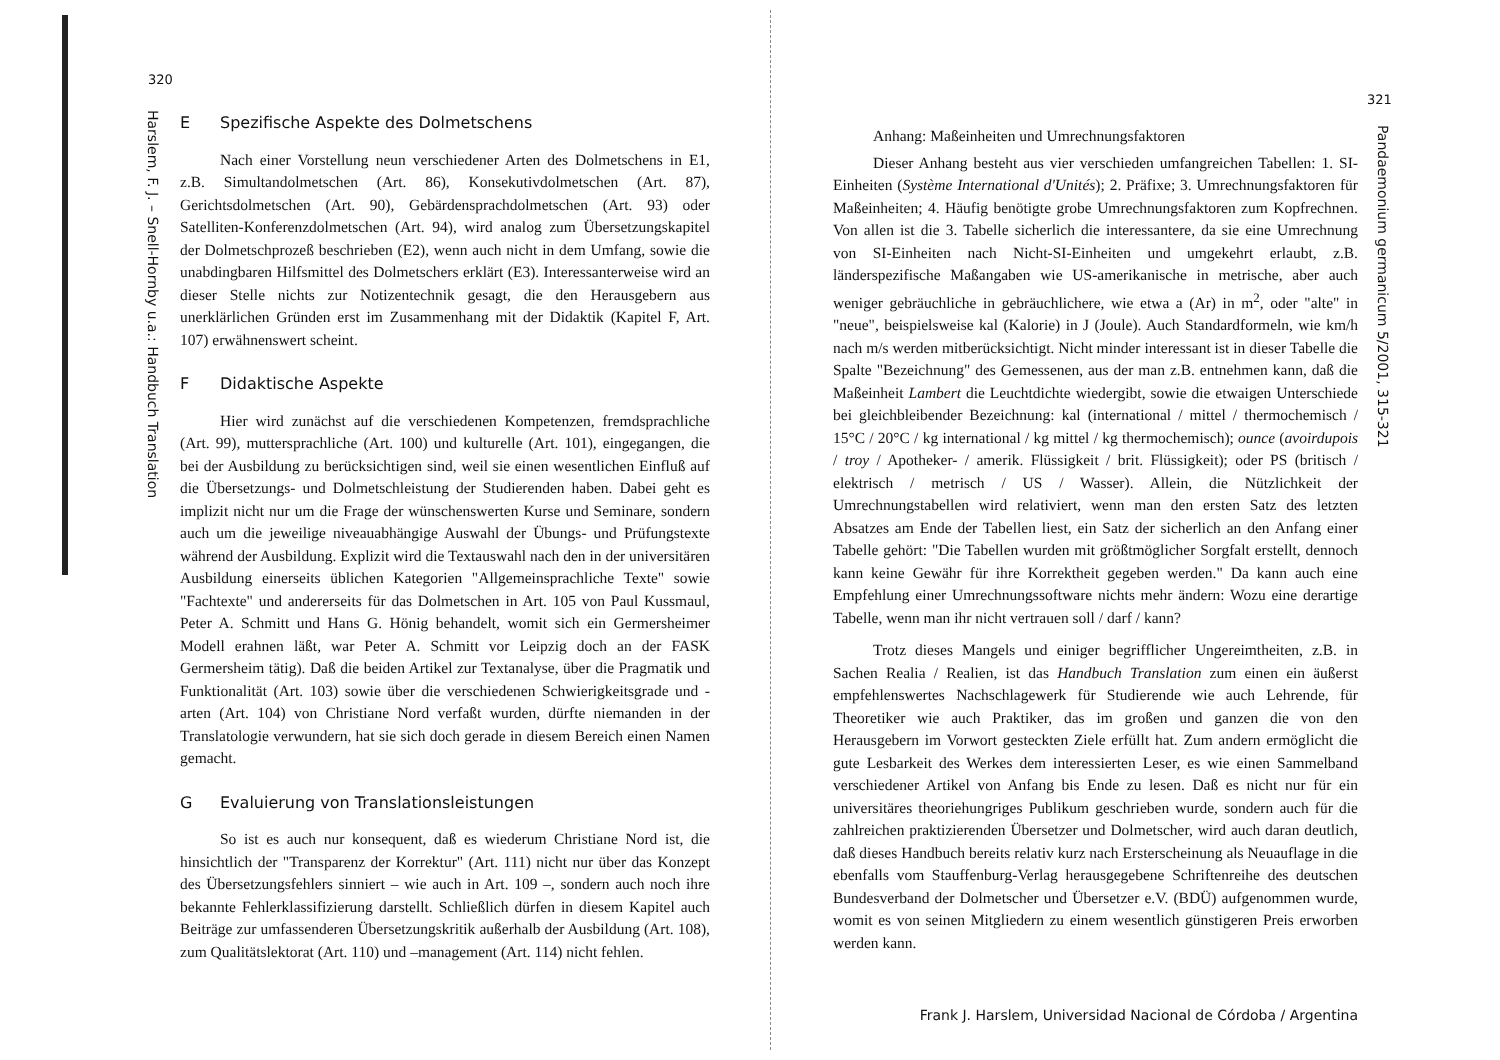320
Harslem, F. J. – Snell-Hornby u.a.: Handbuch Translation
E Spezifische Aspekte des Dolmetschens
Nach einer Vorstellung neun verschiedener Arten des Dolmetschens in E1, z.B. Simultandolmetschen (Art. 86), Konsekutivdolmetschen (Art. 87), Gerichtsdolmetschen (Art. 90), Gebärdensprachdolmetschen (Art. 93) oder Satelliten-Konferenzdolmetschen (Art. 94), wird analog zum Übersetzungskapitel der Dolmetschprozeß beschrieben (E2), wenn auch nicht in dem Umfang, sowie die unabdingbaren Hilfsmittel des Dolmetschers erklärt (E3). Interessanterweise wird an dieser Stelle nichts zur Notizentechnik gesagt, die den Herausgebern aus unerklärlichen Gründen erst im Zusammenhang mit der Didaktik (Kapitel F, Art. 107) erwähnenswert scheint.
F Didaktische Aspekte
Hier wird zunächst auf die verschiedenen Kompetenzen, fremdsprachliche (Art. 99), muttersprachliche (Art. 100) und kulturelle (Art. 101), eingegangen, die bei der Ausbildung zu berücksichtigen sind, weil sie einen wesentlichen Einfluß auf die Übersetzungs- und Dolmetschleistung der Studierenden haben. Dabei geht es implizit nicht nur um die Frage der wünschenswerten Kurse und Seminare, sondern auch um die jeweilige niveauabhängige Auswahl der Übungs- und Prüfungstexte während der Ausbildung. Explizit wird die Textauswahl nach den in der universitären Ausbildung einerseits üblichen Kategorien "Allgemeinsprachliche Texte" sowie "Fachtexte" und andererseits für das Dolmetschen in Art. 105 von Paul Kussmaul, Peter A. Schmitt und Hans G. Hönig behandelt, womit sich ein Germersheimer Modell erahnen läßt, war Peter A. Schmitt vor Leipzig doch an der FASK Germersheim tätig). Daß die beiden Artikel zur Textanalyse, über die Pragmatik und Funktionalität (Art. 103) sowie über die verschiedenen Schwierigkeitsgrade und -arten (Art. 104) von Christiane Nord verfaßt wurden, dürfte niemanden in der Translatologie verwundern, hat sie sich doch gerade in diesem Bereich einen Namen gemacht.
G Evaluierung von Translationsleistungen
So ist es auch nur konsequent, daß es wiederum Christiane Nord ist, die hinsichtlich der "Transparenz der Korrektur" (Art. 111) nicht nur über das Konzept des Übersetzungsfehlers sinniert – wie auch in Art. 109 –, sondern auch noch ihre bekannte Fehlerklassifizierung darstellt. Schließlich dürfen in diesem Kapitel auch Beiträge zur umfassenderen Übersetzungskritik außerhalb der Ausbildung (Art. 108), zum Qualitätslektorat (Art. 110) und –management (Art. 114) nicht fehlen.
321
Pandaemonium germanicum 5/2001, 315-321
Anhang: Maßeinheiten und Umrechnungsfaktoren
Dieser Anhang besteht aus vier verschieden umfangreichen Tabellen: 1. SI-Einheiten (Système International d'Unités); 2. Präfixe; 3. Umrechnungsfaktoren für Maßeinheiten; 4. Häufig benötigte grobe Umrechnungsfaktoren zum Kopfrechnen. Von allen ist die 3. Tabelle sicherlich die interessantere, da sie eine Umrechnung von SI-Einheiten nach Nicht-SI-Einheiten und umgekehrt erlaubt, z.B. länderspezifische Maßangaben wie US-amerikanische in metrische, aber auch weniger gebräuchliche in gebräuchlichere, wie etwa a (Ar) in m<sup>2</sup>, oder "alte" in "neue", beispielsweise kal (Kalorie) in J (Joule). Auch Standardformeln, wie km/h nach m/s werden mitberücksichtigt. Nicht minder interessant ist in dieser Tabelle die Spalte "Bezeichnung" des Gemessenen, aus der man z.B. entnehmen kann, daß die Maßeinheit Lambert die Leuchtdichte wiedergibt, sowie die etwaigen Unterschiede bei gleichbleibender Bezeichnung: kal (international / mittel / thermochemisch / 15°C / 20°C / kg international / kg mittel / kg thermochemisch); ounce (avoirdupois / troy / Apotheker- / amerik. Flüssigkeit / brit. Flüssigkeit); oder PS (britisch / elektrisch / metrisch / US / Wasser). Allein, die Nützlichkeit der Umrechnungstabellen wird relativiert, wenn man den ersten Satz des letzten Absatzes am Ende der Tabellen liest, ein Satz der sicherlich an den Anfang einer Tabelle gehört: "Die Tabellen wurden mit größtmöglicher Sorgfalt erstellt, dennoch kann keine Gewähr für ihre Korrektheit gegeben werden." Da kann auch eine Empfehlung einer Umrechnungssoftware nichts mehr ändern: Wozu eine derartige Tabelle, wenn man ihr nicht vertrauen soll / darf / kann?
Trotz dieses Mangels und einiger begrifflicher Ungereimtheiten, z.B. in Sachen Realia / Realien, ist das Handbuch Translation zum einen ein äußerst empfehlenswertes Nachschlagewerk für Studierende wie auch Lehrende, für Theoretiker wie auch Praktiker, das im großen und ganzen die von den Herausgebern im Vorwort gesteckten Ziele erfüllt hat. Zum andern ermöglicht die gute Lesbarkeit des Werkes dem interessierten Leser, es wie einen Sammelband verschiedener Artikel von Anfang bis Ende zu lesen. Daß es nicht nur für ein universitäres theoriehungriges Publikum geschrieben wurde, sondern auch für die zahlreichen praktizierenden Übersetzer und Dolmetscher, wird auch daran deutlich, daß dieses Handbuch bereits relativ kurz nach Ersterscheinung als Neuauflage in die ebenfalls vom Stauffenburg-Verlag herausgegebene Schriftenreihe des deutschen Bundesverband der Dolmetscher und Übersetzer e.V. (BDÜ) aufgenommen wurde, womit es von seinen Mitgliedern zu einem wesentlich günstigeren Preis erworben werden kann.
Frank J. Harslem, Universidad Nacional de Córdoba / Argentina